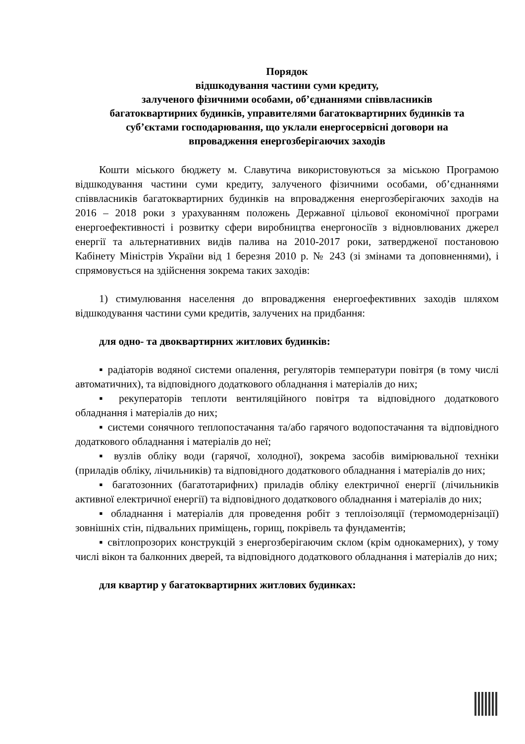Порядок
відшкодування частини суми кредиту,
залученого фізичними особами, об’єднаннями співвласників
багатоквартирних будинків, управителями багатоквартирних будинків та
суб’єктами господарювання, що уклали енергосервісні договори на
впровадження енергозберігаючих заходів
Кошти міського бюджету м. Славутича використовуються за міською Програмою відшкодування частини суми кредиту, залученого фізичними особами, об’єднаннями співвласників багатоквартирних будинків на впровадження енергозберігаючих заходів на 2016 – 2018 роки з урахуванням положень Державної цільової економічної програми енергоефективності і розвитку сфери виробництва енергоносіїв з відновлюваних джерел енергії та альтернативних видів палива на 2010-2017 роки, затвердженої постановою Кабінету Міністрів України від 1 березня 2010 р. № 243 (зі змінами та доповненнями), і спрямовується на здійснення зокрема таких заходів:
1) стимулювання населення до впровадження енергоефективних заходів шляхом відшкодування частини суми кредитів, залучених на придбання:
для одно- та двоквартирних житлових будинків:
▪ радіаторів водяної системи опалення, регуляторів температури повітря (в тому числі автоматичних), та відповідного додаткового обладнання і матеріалів до них;
▪ рекуператорів теплоти вентиляційного повітря та відповідного додаткового обладнання і матеріалів до них;
▪ системи сонячного теплопостачання та/або гарячого водопостачання та відповідного додаткового обладнання і матеріалів до неї;
▪ вузлів обліку води (гарячої, холодної), зокрема засобів вимірювальної техніки (приладів обліку, лічильників) та відповідного додаткового обладнання і матеріалів до них;
▪ багатозонних (багатотарифних) приладів обліку електричної енергії (лічильників активної електричної енергії) та відповідного додаткового обладнання і матеріалів до них;
▪ обладнання і матеріалів для проведення робіт з теплоізоляції (термомодернізації) зовнішніх стін, підвальних приміщень, горищ, покрівель та фундаментів;
▪ світлопрозорих конструкцій з енергозберігаючим склом (крім однокамерних), у тому числі вікон та балконних дверей, та відповідного додаткового обладнання і матеріалів до них;
для квартир у багатоквартирних житлових будинках: